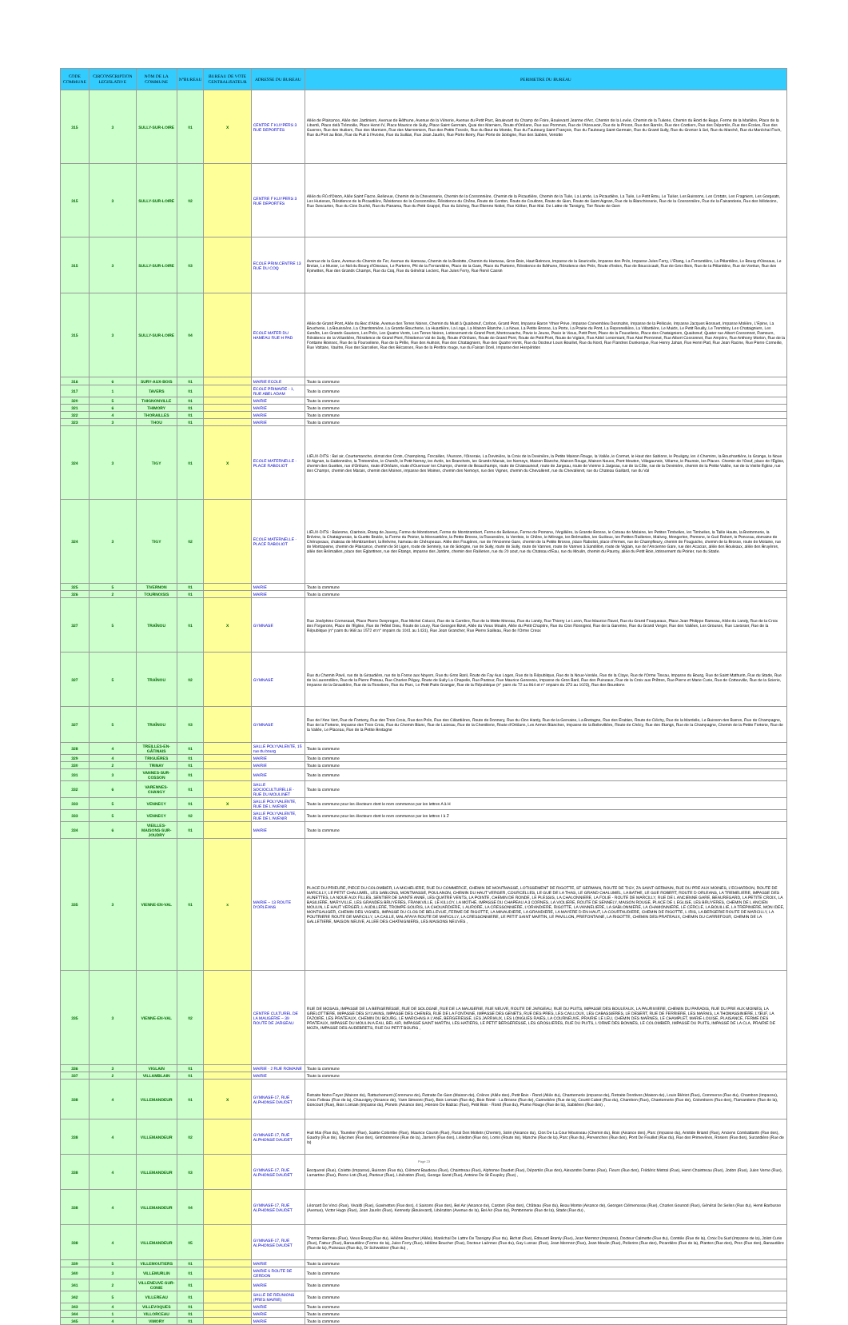| CODE COMMUNE | CIRCONSCRIPTION LEGISLATIVE | NOM DE LA COMMUNE | N°BUREAU | BUREAU DE VOTE CENTRALISATEUR | ADRESSE DU BUREAU | PERIMETRE DU BUREAU |
| --- | --- | --- | --- | --- | --- | --- |
| 315 | 3 | SULLY-SUR-LOIRE | 01 | X | CENTRE F KUYPERS 3 RUE DEPORTES | Allée de Plaisance, Allée des Jardiniers, Avenue de Béthune, Avenue de la Vénerie, Avenue du Petit Parc, Boulevard du Champ de Foire, Boulevard Jeanne d'Arc, Chemin de la Levée, Chemin de la Tuilerie, Chemin du Bord de Buge, Ferme de la Marlière, Place de la Liberté, Place delà Trémoille, Place Henri IV, Place Maurice de Sully, Place Saint Germain, Quai des Marniers, Route d'Orléans, Rue aux Pommes, Rue de l'Abreuvoir, Rue de la Prison, Rue des Barrés, Rue des Cordiers, Rue des Déportés, Rue des Ecoles, Rue des Guerres, Rue des Huiliers, Rue des Marniers, Rue des Marronniers, Rue des Petits Fossés, Rue du Bout du Monde, Rue du Faubourg Saint François, Rue du Faubourg Saint Germain, Rue du Grand Sully, Rue du Grenier à Sel, Rue du Marché, Rue du Maréchal Foch, Rue du Port au Bois, Rue du Puit à l'Avoine, Rue du Sullias, Rue Jean Jaurès, Rue Porte Berry, Rue Porte de Sologne, Rue des Sables, Venotte |
| 315 | 3 | SULLY-SUR-LOIRE | 02 | | CENTRE F KUYPERS 3 RUE DEPORTES | Allée du Rû d'Oison, Allée Saint Fiacre, Bellevue, Chemin de la Chevesserie, Chemin de la Cossonnière, Chemin de la Picaudière, Chemin de la Tuile, La Lande, La Picaudière, La Tuile, Le Petit Brou, Le Tuilier, Les Buissons, Les Crotats, Les Fragniers, Les Gorgeats, Les Hurieses, Résidence de la Picaudière, Résidence de la Cossonnière, Résidence du Chêne, Route de Cerdon, Route de Coullons, Route de Gien, Route de Saint Aignan, Rue de la Blanchisserie, Rue de la Cossonnière, Rue de la Faisanderie, Rue des Médecins, Rue Descartes, Rue du Clos Duché, Rue du Panama, Rue du Petit Grappé, Rue du Séchoy, Rue Etienne Nollet, Rue Kléber, Rue Mal. De Lattre de Tassigny, Tier Route de Gien |
| 315 | 3 | SULLY-SUR-LOIRE | 03 | | ECOLE PRIM.CENTRE 13 RUE DU COQ | Avenue de la Gare, Avenue du Chemin de Fer, Avenue du Hameau, Chemin de la Brelotte, Chemin du Hameau, Gros Bois, Haut Belnoce, Impasse de la Souricelle, Impasse des Prés, Impasse Jules Ferry, L'Etang, La Ferrandière, La Pillardière, Le Bourg d'Oiseaux, Le Brelan, Le Musier, Le Nid du Bourg d'Oiseaux, Le Parterre, PN de la Ferrandière, Place de la Gare, Place du Parterre, Résidence de Béthune, Résidence des Prés, Route d'Isdes, Rue de Bouccicault, Rue de Gros Bois, Rue de la Pillardière, Rue de Verdun, Rue des Epinettes, Rue des Grands Champs, Rue du Coq, Rue du Général Leclerc, Rue Jules Ferry, Rue René Cassin |
| 315 | 3 | SULLY-SUR-LOIRE | 04 | | ECOLE MATER DU HAMEAU RUE H PAD | Allée de Grand Pont, Allée du Bec d'Able, Avenue des Terres Noires, Chemin du Muid à Quaibœuf, Corbon, Grand Pont, Impasse Baron Ythier Prive, Impasse Corvembleu Desmahis, Impasse de la Pellicule, Impasse Jacques Bossuet, Impasse Molière, L'Epine, La Boucherie, La Bouissière, La Chardonnière, La Grande Boucherie, La Huardière, La Loge, La Maison Blanche, La Noue, La Petite Brosse, La Porte, La Prairie du Pont, La Reprenellière, La Villardière, Le Muids, Le Petit Reuilly, Le Trembloy, Les Chataigniers, Les Genêts, Les Grands Gauriers, Les Prés, Les Quatre Vents, Les Terres Noires, Lotissement de Grand Pont, Montcouache, Pavie le Jeune, Pavie le Vieux, Petit Pont, Place de la Fouxellerie, Place des Chataigniers, Quaibœuf, Quater rue Albert Cossonnet, Ramours, Résidence de la Villardière, Résidence de Grand Pont, Résidence Val de Sully, Route d'Orléans, Route de Grand Pont, Route de Petit Pont, Route de Viglain, Rue Abbé Lenormant, Rue Abel Perronnet, Rue Albert Cossonnet, Rue Ampère, Rue Anthony Morlon, Rue de la Fontaine Boissec, Rue de la Fourxellerie, Rue de la Prêle, Rue des Aulnois, Rue des Chataigniers, Rue des Quatre Vents, Rue du Docteur Louis Bouillet, Rue du Nord, Rue Flandres Dunkerque, Rue Henry Jahan, Rue Henri Pad, Rue Jean Racine, Rue Pierre Corneille, Rue Voltaire, Vaultre, Rue des Sarcelles, Rue des Bécasses, Rue de la Perdrix rouge, rue du Faisan Doré, Impasse des Hespérides |
| 316 | 6 | SURY-AUX-BOIS | 01 | | MAIRIE ECOLE | Toute la commune |
| 317 | 1 | TAVERS | 01 | | ECOLE PRIMAIRE - 1, RUE ABEL ADAM | Toute la commune |
| 320 | 5 | THIGNONVILLE | 01 | | MAIRIE | Toute la commune |
| 321 | 6 | THIMORY | 01 | | MAIRIE | Toute la commune |
| 322 | 4 | THORAILLES | 01 | | MAIRIE | Toute la commune |
| 323 | 3 | THOU | 01 | | MAIRIE | Toute la commune |
| 324 | 3 | TIGY | 01 | X | ECOLE MATERNELLE - PLACE RABOLIOT | LIEUX-DITS : Bel air, Courtemanche, climat des Crots, Champlong, Forcailles, l'Ausson, l'Oiseraie, La Devinière, la Croix de la Devinière, la Petite Maison Rouge, la Vallée, le Cormet, le Haut des Sablons, le Pouligny, les 4 Chemins, la Bouchardière, la Grange, la Noue St Aignan, la Sablonnière, la Trotonnière, le Chenêt, le Petit Nemoy, les Avrils, les Branchets, les Grands Marais, les Nemoys, Maison Blanche, Maison Rouge, Maison Neuve, Pont Mouton, Villegaunois, Villarne, le Paunois, les Places. Chemin de l'Oeuf, place de l'Eglise, chemin des Guettes, rue d'Orléans, route d'Orléans, route d'Ouvrouer les Champs, chemin de Beauchamps, route de Chateauneuf, route de Jargeau, route de Vienne à Jargeau, rue de la Côte, rue de la Devinière, chemin de la Petite Vallée, rue de la Vieille Eglise, rue des Champs, chemin des Marais, chemin des Moines, impasse des Moines, chemin des Nemoys, rue des Vignes, chemin du Chevalleret, rue du Chevalleret, rue du Chateau Gaillard, rue du Val |
| 324 | 3 | TIGY | 02 | | ECOLE MATERNELLE - PLACE RABOLIOT | LIEUX-DITS : Balesme, Clairbois, Etang de Javesy, Ferme de Mondonnet, Ferme de Montizambert, Ferme de Bellevue, Ferme de Pomone, l'Argillière, la Grande Brosse, le Coteau de Molaine, les Petites Timbelles, les Timbelles, la Taille Haute, la Bretonnerie, la Brévine, la Chataigneraie, la Guette Brulée, la Ferme du Poirier, la Messardière, la Petite Brosse, la Ravassière, la Verdoie, le Chêne, le Ménage, les Brémailles, les Guilleux, les Petites Railleries, Malivoy, Mongerlon, Pomone, le Gué Robert, le Ponceau, domaine de Chérupeaux, chateau de Montizambert, la Brévine, hameau de Chérupeaux. Allée des Fougères, rue de l'Ancienne Gare, chemin de la Petite Brosse, place Raboliot, place d'Armes, rue de Champfleury, chemin de Fouguiche, chemin de la Brosse, route de Molaine, rue de Montapeine, chemin de Plaisance, chemin de St Ligen, route de Sennely, rue de Sologne, rue de Sully, route de Sully, route de Vannes, route de Vannes à Sandillon, route de Viglain, rue de l'Ancienne Gare, rue des Acacias, allée des Bouleaux, allée des Bruyères, allée des Brémailles, place des Eglantines, rue des Etangs, impasse des Jardins, chemin des Railleries, rue du 20 aout, rue du Chateau d'Eau, rue du Moulin, chemin du Pauroy, allée du Petit Bois, lotissement du Poirier, rue du Stade. |
| 325 | 5 | TIVERNON | 01 | | MAIRIE | Toute la commune |
| 326 | 2 | TOURNOISIS | 01 | | MAIRIE | Toute la commune |
| 327 | 5 | TRAÎNOU | 01 | X | GYMNASE | Rue Joséphine Cornesaud, Place Pierre Desproges, Rue Michel Colucci, Rue de la Carrière, Rue de la Motte Moreau, Rue du Landy, Rue Thierry Le Luron, Rue Maurice Ravel, Rue du Grand Fouqueaux, Place Jean Philippe Rameau, Allée du Landy, Rue de la Croix des Forgerons, Place de l'Eglise, Rue de l'Hôtel Dieu, Route de Loury, Rue Georges Bizet, Allée du Vieux Moulin, Allée du Petit Chapitre, Rue du Clos Rossignol, Rue de la Garenne, Rue du Grand Verger, Rue des Vallées, Les Grouses, Rue Lavoisier, Rue de la République (n° pairs du 968 au 1572 et n° impairs du 1041 au 1431), Rue Jean Grancher, Rue Pierre Sailleau, Rue de l'Orme Creux |
| 327 | 5 | TRAÎNOU | 02 | | GYMNASE | Rue du Chemin Pavé, rue de la Giraudière, rue de la Fosse aux Noyers, Rue du Gros Baril, Route de Fay Aux Loges, Rue de la République, Rue de la Noue-Veslée, Rue de la Claye, Rue de l'Orme Tiseau, Impasse du Bourg, Rue de Saint Mathurin, Rue du Stade, Rue de la Laurendière, Rue de la Pierre Poteau, Rue Charles Péguy, Route de Sully La Chapelle, Rue Pasteur, Rue Maurice Genevoix, Impasse du Gros Baril, Rue des Puiseaux, Rue de la Croix aux Prêtres, Rue Pierre et Marie Curie, Rue de Cotteuville, Rue de la Scierie, Impasse de la Giraudière, Rue de la Roseliere, Rue du Parc, Le Petit Puits Granger, Rue de la République (n° pairs du 72 au 964 et n° impairs du 373 au 1023), Rue des Bourdons |
| 327 | 5 | TRAÎNOU | 03 | | GYMNASE | Rue de l'Ane Vert, Rue de Fonteny, Rue des Trois Croix, Rue des Prés, Rue des Cillardières, Route de Donnery, Rue du Clos Hardy, Rue de la Gervaise, La Bretagne, Rue des Erables, Route de Cléchy, Rue de la Mardelle, Le Buisson des Barres, Rue de Champagne, Rue de la Forterie, Impasse des Trois Croix, Rue du Chemin Blanc, Rue de Laizeau, Rue de la Chenillerie, Route d'Orléans, Les Armes Blanches, Impasse de la Bellevillière, Route de Chécy, Rue des Etangs, Rue de la Champagne, Chemin de la Petite Forterie, Rue de la Vallée, Le Placeau, Rue de la Petite Bretagne |
| 328 | 4 | TREILLES-EN-GÂTINAIS | 01 | | SALLE POLYVALENTE, 15 rue du bourg | Toute la commune |
| 329 | 4 | TRIGUÈRES | 01 | | MAIRIE | Toute la commune |
| 330 | 2 | TRINAY | 01 | | MAIRIE | Toute la commune |
| 331 | 3 | VANNES-SUR-COSSON | 01 | | MAIRIE | Toute la commune |
| 332 | 6 | VARENNES-CHANGY | 01 | | SALLE SOCIOCULTURELLE - RUE DU MOULINET | Toute la commune |
| 333 | 5 | VENNECY | 01 | X | SALLE POLYVALENTE, RUE DE L'AVENIR | Toute la commune pour les électeurs dont le nom commence par les lettres A à H |
| 333 | 5 | VENNECY | 02 | | SALLE POLYVALENTE, RUE DE L'AVENIR | Toute la commune pour les électeurs dont le nom commence par les lettres I à Z |
| 334 | 6 | VIEILLES-MAISONS-SUR-JOUDRY | 01 | | MAIRIE | Toute la commune |
| 335 | 3 | VIENNE-EN-VAL | 01 | x | MAIRIE – 13 ROUTE D'ORLEANS | PLACE DU PRIEURE, PIECE DU COLOMBIER, LA MICHELIERE, RUE DU COMMERCE, CHEMIN DE MONTMASSE, LOTISSEMENT DE RIGOTTE, ST GERMAIN, ROUTE DE TIGY, ZA SAINT GERMAIN, RUE DU PRE AUX MOINES, L'ECHARDON, ROUTE DE MARCILLY, LE PETIT CHALUMEL, LES SABLONS, MONTMASSE, POULANON, CHEMIN DU HAUT VERGER, COURCELLES, LE GUE DE LA THAS, LE GRAND CHALUMEL, LA BATHE, LE GUE ROBERT, ROUTE D ORLEANS, LA TREMELIERE, IMPASSE DES AUNETTES, LA NOUE AUX FILLES, SENTIER DE SAINTE ANNE, LES QUATRE VENTS, LA POINTE, CHEMIN DE RONDE, LE PLESSIS, LA CHALONNIERE, LA FOLIE - ROUTE DE MARCILLY, RUE DE L ANCIENNE GARE, BEAUREGARD, LA PETITE CROIX, LA BASILIERE, MARYVILLE, LES GRANDES BRUYERES, FRANKVILLE, LE KILLOY, LA MOTHE, IMPASSE DU CHAPEAU A 3 CORNES, LA VIOLIERE, ROUTE DE SENNELY, MAISON ROUGE, PLACE DE L EGLISE, LES BRUYERES, CHEMIN DE L ANCIEN MOULIN, LE HAUT VERGER, L AUDILLERE, TROMPE-SOURIS, LA CHOUARDIERE, L AURORE, LA CRESSONNIERE, L'ORANDIERE, RIGOTTE, LA VANNELIERE, LA SABLONNIERE, LA CHAMONNIERE, LE CERCLE, LA BOUILLIE, LA TREPINIERE, MON IDEE, MONTGAUGER, CHEMIN DES VIGNES, IMPASSE DU CLOS DE BELLEVUE, FERME DE RIGOTTE, LA MINAUDIERE, LA GRANDIERE, LA MAYERE D EN HAUT, LA COURTAUDIERE, CHEMIN DE RIGOTTE, L IRIS, LA BERGERIE ROUTE DE MARCILLY, LA POUTRIERE ROUTE DE MARCILLY, LA CAILLE, MALAFAYA ROUTE DE MARCILLY, LA CRESSONNIERE, LE PETIT SAINT MARTIN, LE PAVILLON, PREFONTAINE, LA RIGOTTE, CHEMIN DES PRATEAUX, CHEMIN DU CARREFOUR, CHEMIN DE LA GALLETIERE, MAISON NEUVE, ALLEE DES CHATAIGNIERS, LES MAISONS NEUVES , |
| 335 | 3 | VIENNE-EN-VAL | 02 | | CENTRE CULTUREL DE LA MAUGERIE – 39 ROUTE DE JARGEAU | RUE DE MOSAIS, IMPASSE DE LA BERGERESSE, RUE DE SOLOGNE, RUE DE LA MAUGERIE, RUE NEUVE, ROUTE DE JARGEAU, RUE DU PUITS, IMPASSE DES BOULEAUX, LA PAURIVIERE, CHEMIN DU PARADIS, RUE DU PRE AUX MOINES, LA GRELOTTIERE, IMPASSE DES SYLVAINS, IMPASSE DES CHENES, RUE DE LA FONTAINE, IMPASSE DES GENETS, RUE DES PRES, LES CAILLOUX, LES CABASSIERES, LE DESERT, RUE DE FERRIERE, LES MARAIS, LA THOMASSINIERE, L'ŒUF, LA FAZOIRE, LES PRATEAUX, CHEMIN DU BOURG, LE MARCHAIS A L'ANE, BERGERESSE, LES JARRIAUX, LES LONGUES RAIES, LA COURNEUVE, PRAIRIE LE LEU, CHEMIN DES MARNES, LE CHAMPLET, MARIE-LOUISE, PLAISANCE, FERME DES PRATEAUX, IMPASSE DU MOULIN A EAU, BEL AIR, IMPASSE SAINT MARTIN, LES HATIERS, LE PETIT BERGERESSE, LES GROSLIERES, RUE DU PUITS, L'ORME DES BONNES, LE COLOMBIER, IMPASSE DU PUITS, IMPASSE DE LA CLA, PRAIRIE DE MOZA, IMPASSE DES AUDEBRETS, RUE DU PETIT BOURG , |
| 336 | 3 | VIGLAIN | 01 | | MAIRIE - 2 RUE ROMAINE | Toute la commune |
| 337 | 2 | VILLAMBLAIN | 01 | | MAIRIE | Toute la commune |
| 338 | 4 | VILLEMANDEUR | 01 | X | GYMNASE-17, RUE ALPHONSE DAUDET | Retraite Notre Foyer (Maison de), Rattachement (Commune de), Retraite De Gien (Maison de), Crières (Allée des), Petit Bois - Rond (Allée du), Chantemerle (impasse de), Retraite Dordives (Maison de), Louis Blériot (Rue), Commerce (Rue du), Chambon (Impasse), Croix Felleau (Rue de la), Chauvigny (Aisance de), Yann Simeoni (Rue), Bois Lomain (Rue du), Bois Rond - La Brosse (Rue de), Cannelière (Rue de la), Courtil Cabot (Rue du), Chambon (Rue), Chantemerle (Rue de), Colombiers (Rue des), Flamanderie (Rue de la), Goncourt (Rue), Bois Lomain (Impasse du), Ponets (Aisance des), Honore De Balzac (Rue), Petit Bois - Rond (Rue du), Plume Rouge (Rue de la), Sablières (Rue des) , |
| 338 | 4 | VILLEMANDEUR | 02 | | GYMNASE-17, RUE ALPHONSE DAUDET | Huit Mai (Rue du), Tourelier (Rue), Sainte Colombe (Rue), Maurice Cousin (Rue), Rural Des Mollets (Chemin), Solin (Aisance du), Clos De La Cour Mousseau (Chemin du), Bois (Aisance des), Parc (Impasse du), Aristide Briand (Rue), Anciens Combattants (Rue des), Gaudry (Rue de), Glycines (Rue des), Grimbonnerie (Rue de la), Jarriers (Rue des), Lisledon (Rue de), Lorris (Route de), Manche (Rue de la), Parc (Rue du), Pervenches (Rue des), Pont De Feuillet (Rue du), Rue des Primevères, Rosiers (Rue des), Surandière (Rue de la) |
| 338 | 4 | VILLEMANDEUR | 03 | | GYMNASE-17, RUE ALPHONSE DAUDET | Becquerel (Rue), Colette (Impasse), Buisson (Rue du), Clément Baudeau (Rue), Chaintreau (Rue), Alphonse Daudet (Rue), Déportés (Rue des), Alexandre Dumas (Rue), Fleurs (Rue des), Frédéric Mistral (Rue), Henri Chaintreau (Rue), Jodon (Rue), Jules Verne (Rue), Lamartine (Rue), Pierre Loti (Rue), Pasteur (Rue), Libération (Rue), George Sand (Rue), Antoine De St Exupéry (Rue) , |
| 338 | 4 | VILLEMANDEUR | 04 | | GYMNASE-17, RUE ALPHONSE DAUDET | Léonard De Vinci (Rue), Vivaldi (Rue), Gavinettes (Rue des), 4 Saisons (Rue des), Bel Air (Aisance de), Castors (Rue des), Château (Rue du), Beau Monte (Aisance de), Georges Clémenceau (Rue), Charles Gounod (Rue), Général De Selles (Rue du), Henri Barbusse (Avenue), Victor Hugo (Rue), Jean Jaurès (Rue), Kennedy (Boulevard), Libération (Avenue de la), Bel Air (Rue de), Pontonnerie (Rue de la), Stade (Rue du) , |
| 338 | 4 | VILLEMANDEUR | 05 | | GYMNASE-17, RUE ALPHONSE DAUDET | Thomas Barreau (Rue), Vieux Bourg (Rue du), Hélène Boucher (Allée), Maréchal De Lattre De Tassigny (Rue du), Bichat (Rue), Edouard Branly (Rue), Jean Mermoz (Impasse), Docteur Calmette (Rue du), Comtée (Rue de la), Croix Du Sud (Impasse de la), Joliot Curie (Rue), Fatour (Rue), Banaudière (Ferme de la), Jules Ferry (Rue), Hélène Boucher (Rue), Docteur Laënnec (Rue du), Gay Lussac (Rue), Jean Mermoz (Rue), Jean Moulin (Rue), Pellerins (Rue des), Picardière (Rue de la), Plantes (Rue des), Pres (Rue des), Banaudière (Rue de la), Puiseaux (Rue du), Dr Schweitzer (Rue du) , |
| 339 | 5 | VILLEMOUTIERS | 01 | | MAIRIE | Toute la commune |
| 340 | 3 | VILLEMURLIN | 01 | | MAIRIE 6 ROUTE DE CERDON | Toute la commune |
| 341 | 2 | VILLENEUVE-SUR-CONIE | 01 | | MAIRIE | Toute la commune |
| 342 | 5 | VILLEREAU | 01 | | SALLE DE REUNIONS (PRES MAIRIE) | Toute la commune |
| 343 | 4 | VILLEVOQUES | 01 | | MAIRIE | Toute la commune |
| 344 | 1 | VILLORCEAU | 01 | | MAIRIE | Toute la commune |
| 345 | 4 | VIMORY | 01 | | MAIRIE | Toute la commune |
Page 23